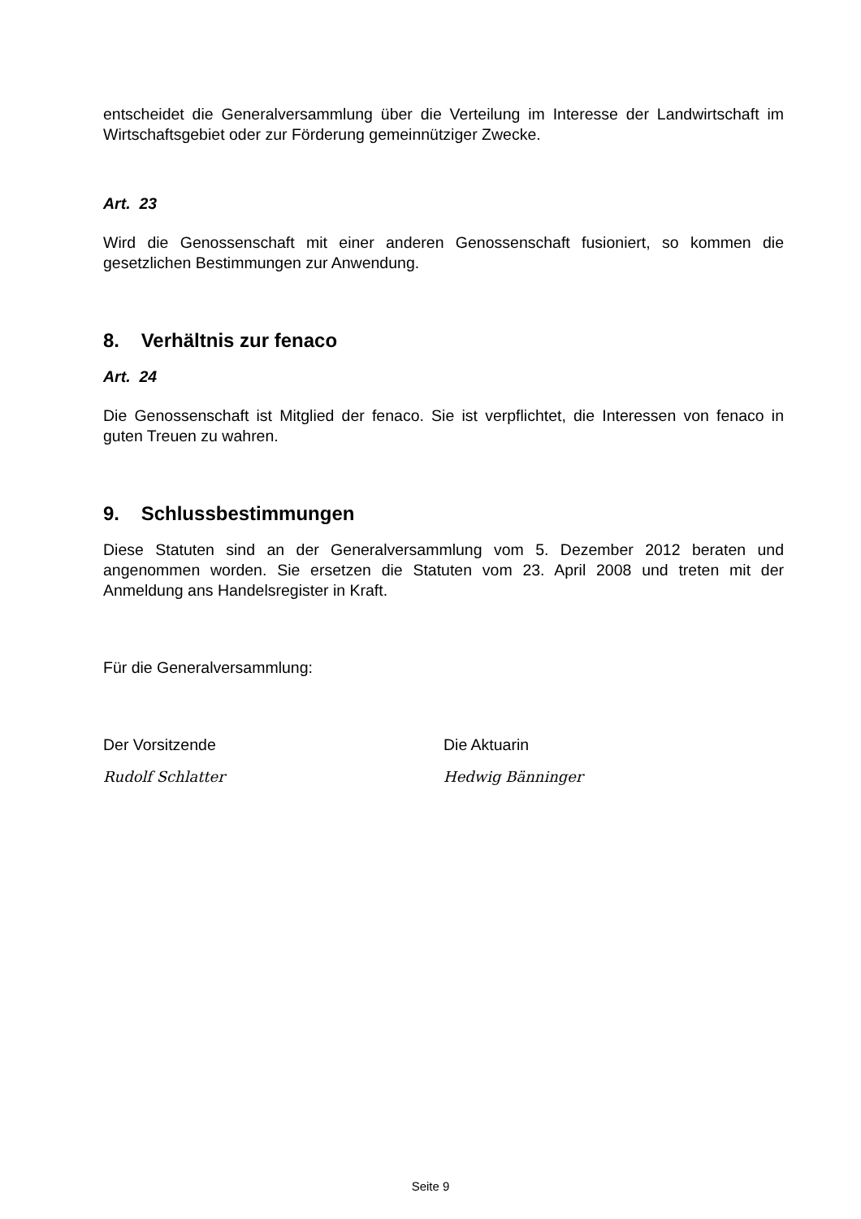entscheidet die Generalversammlung über die Verteilung im Interesse der Landwirtschaft im Wirtschaftsgebiet oder zur Förderung gemeinnütziger Zwecke.
Art. 23
Wird die Genossenschaft mit einer anderen Genossenschaft fusioniert, so kommen die gesetzlichen Bestimmungen zur Anwendung.
8. Verhältnis zur fenaco
Art. 24
Die Genossenschaft ist Mitglied der fenaco. Sie ist verpflichtet, die Interessen von fenaco in guten Treuen zu wahren.
9. Schlussbestimmungen
Diese Statuten sind an der Generalversammlung vom 5. Dezember 2012 beraten und angenommen worden. Sie ersetzen die Statuten vom 23. April 2008 und treten mit der Anmeldung ans Handelsregister in Kraft.
Für die Generalversammlung:
Der Vorsitzende
Rudolf Schlatter
Die Aktuarin
Hedwig Bänninger
Seite 9